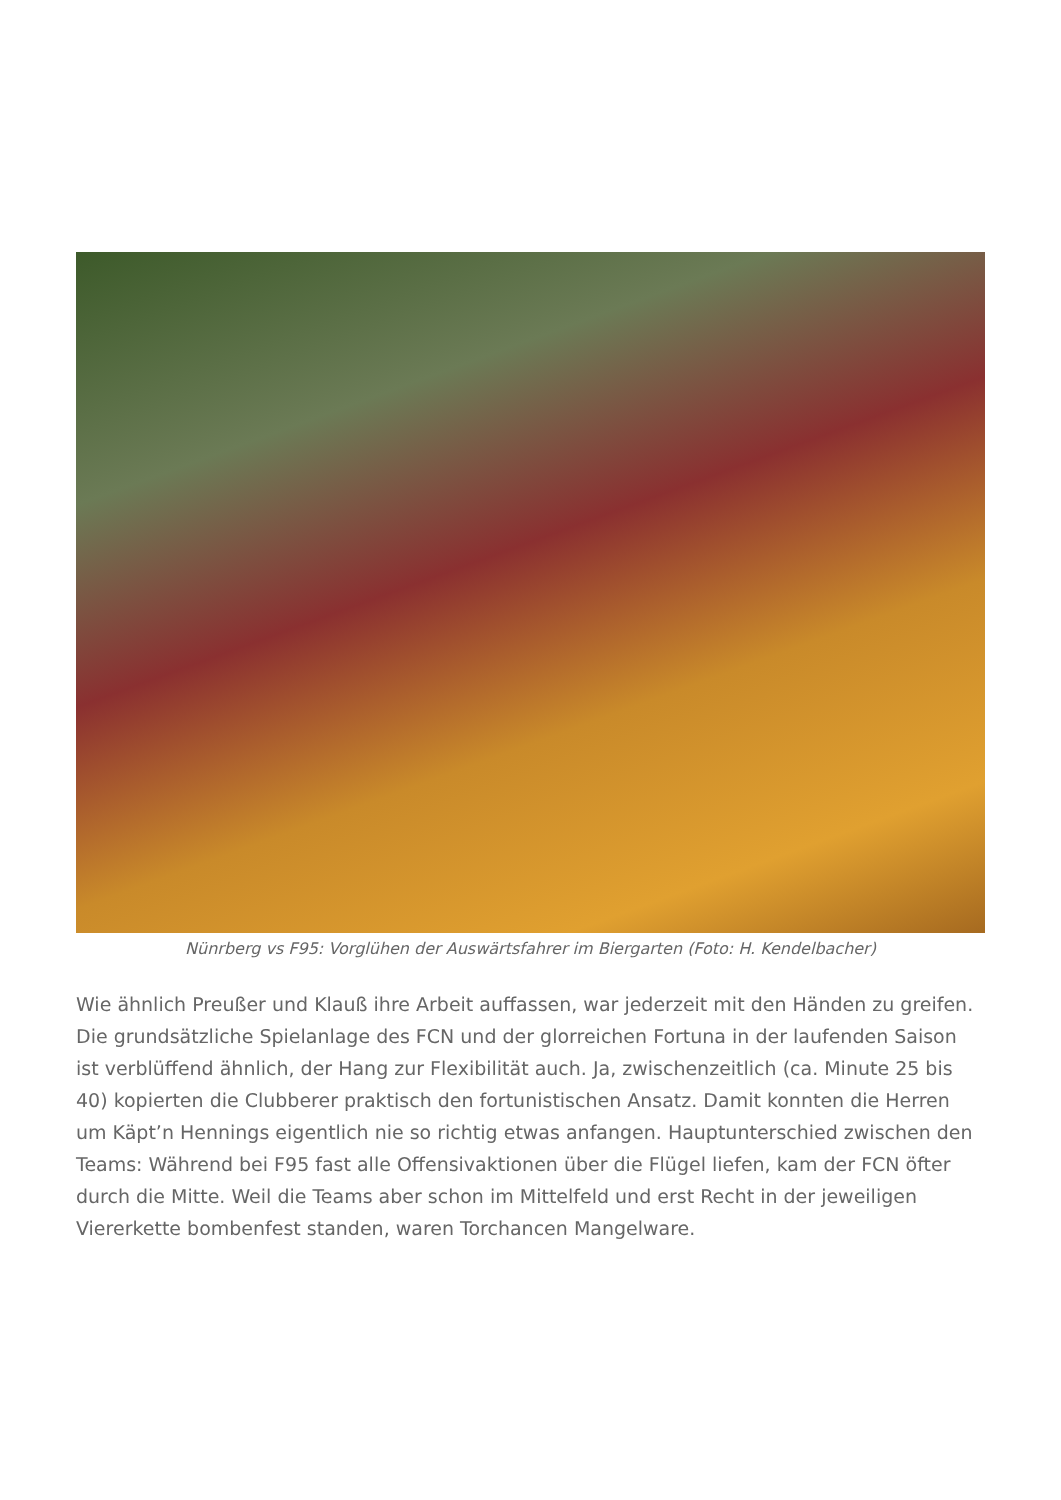Nünrberg vs F95: Vorglühen der Auswärtsfahrer im Biergarten (Foto: H. Kendelbacher)
Wie ähnlich Preußer und Klauß ihre Arbeit auffassen, war jederzeit mit den Händen zu greifen. Die grundsätzliche Spielanlage des FCN und der glorreichen Fortuna in der laufenden Saison ist verblüffend ähnlich, der Hang zur Flexibilität auch. Ja, zwischenzeitlich (ca. Minute 25 bis 40) kopierten die Clubberer praktisch den fortunistischen Ansatz. Damit konnten die Herren um Käpt’n Hennings eigentlich nie so richtig etwas anfangen. Hauptunterschied zwischen den Teams: Während bei F95 fast alle Offensivaktionen über die Flügel liefen, kam der FCN öfter durch die Mitte. Weil die Teams aber schon im Mittelfeld und erst Recht in der jeweiligen Viererkette bombenfest standen, waren Torchancen Mangelware.